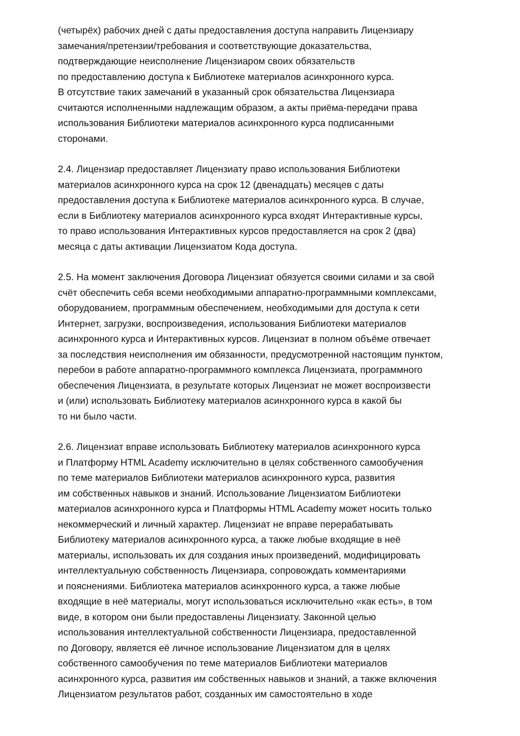(четырёх) рабочих дней с даты предоставления доступа направить Лицензиару
замечания/претензии/требования и соответствующие доказательства,
подтверждающие неисполнение Лицензиаром своих обязательств
по предоставлению доступа к Библиотеке материалов асинхронного курса.
В отсутствие таких замечаний в указанный срок обязательства Лицензиара
считаются исполненными надлежащим образом, а акты приёма-передачи права
использования Библиотеки материалов асинхронного курса подписанными
сторонами.
2.4. Лицензиар предоставляет Лицензиату право использования Библиотеки
материалов асинхронного курса на срок 12 (двенадцать) месяцев с даты
предоставления доступа к Библиотеке материалов асинхронного курса. В случае,
если в Библиотеку материалов асинхронного курса входят Интерактивные курсы,
то право использования Интерактивных курсов предоставляется на срок 2 (два)
месяца с даты активации Лицензиатом Кода доступа.
2.5. На момент заключения Договора Лицензиат обязуется своими силами и за свой
счёт обеспечить себя всеми необходимыми аппаратно-программными комплексами,
оборудованием, программным обеспечением, необходимыми для доступа к сети
Интернет, загрузки, воспроизведения, использования Библиотеки материалов
асинхронного курса и Интерактивных курсов. Лицензиат в полном объёме отвечает
за последствия неисполнения им обязанности, предусмотренной настоящим пунктом,
перебои в работе аппаратно-программного комплекса Лицензиата, программного
обеспечения Лицензиата, в результате которых Лицензиат не может воспроизвести
и (или) использовать Библиотеку материалов асинхронного курса в какой бы
то ни было части.
2.6. Лицензиат вправе использовать Библиотеку материалов асинхронного курса
и Платформу HTML Academy исключительно в целях собственного самообучения
по теме материалов Библиотеки материалов асинхронного курса, развития
им собственных навыков и знаний. Использование Лицензиатом Библиотеки
материалов асинхронного курса и Платформы HTML Academy может носить только
некоммерческий и личный характер. Лицензиат не вправе перерабатывать
Библиотеку материалов асинхронного курса, а также любые входящие в неё
материалы, использовать их для создания иных произведений, модифицировать
интеллектуальную собственность Лицензиара, сопровождать комментариями
и пояснениями. Библиотека материалов асинхронного курса, а также любые
входящие в неё материалы, могут использоваться исключительно «как есть», в том
виде, в котором они были предоставлены Лицензиату. Законной целью
использования интеллектуальной собственности Лицензиара, предоставленной
по Договору, является её личное использование Лицензиатом для в целях
собственного самообучения по теме материалов Библиотеки материалов
асинхронного курса, развития им собственных навыков и знаний, а также включения
Лицензиатом результатов работ, созданных им самостоятельно в ходе